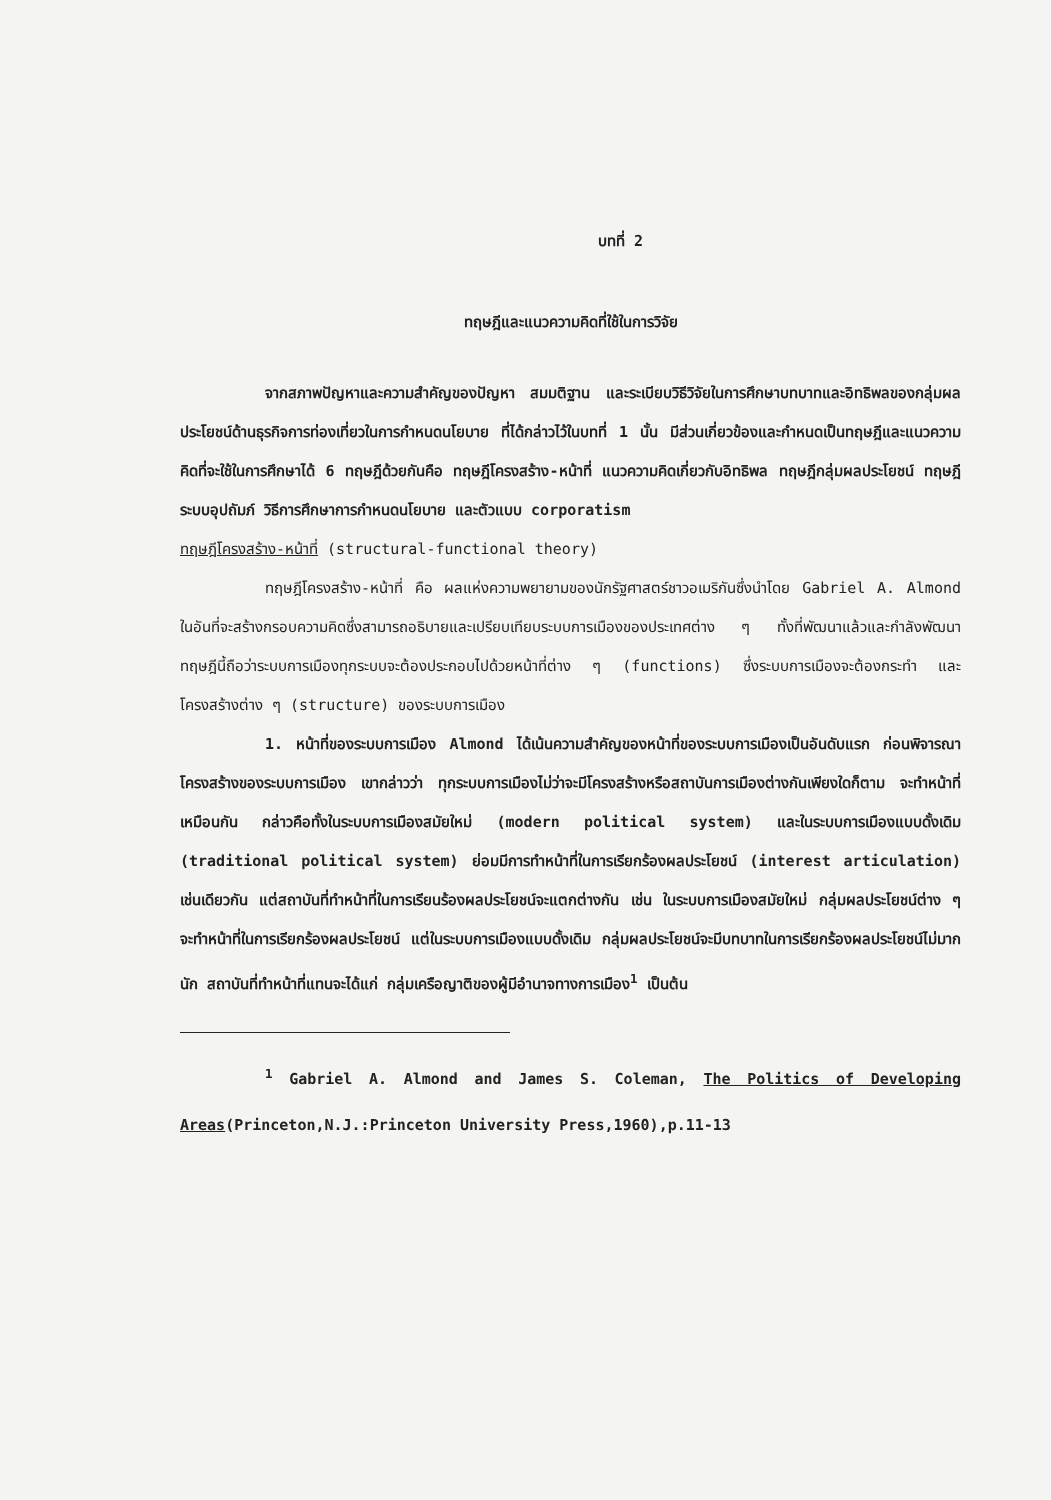บทที่ 2
ทฤษฎีและแนวความคิดที่ใช้ในการวิจัย
จากสภาพปัญหาและความสำคัญของปัญหา สมมติฐาน และระเบียบวิธีวิจัยในการศึกษาบทบาทและอิทธิพลของกลุ่มผลประโยชน์ด้านธุรกิจการท่องเที่ยวในการกำหนดนโยบาย ที่ได้กล่าวไว้ในบทที่ 1 นั้น มีส่วนเกี่ยวข้องและกำหนดเป็นทฤษฎีและแนวความคิดที่จะใช้ในการศึกษาได้ 6 ทฤษฎีด้วยกันคือ ทฤษฎีโครงสร้าง-หน้าที่ แนวความคิดเกี่ยวกับอิทธิพล ทฤษฎีกลุ่มผลประโยชน์ ทฤษฎีระบบอุปถัมภ์ วิธีการศึกษาการกำหนดนโยบาย และตัวแบบ corporatism
ทฤษฎีโครงสร้าง-หน้าที่ (structural-functional theory)
ทฤษฎีโครงสร้าง-หน้าที่ คือ ผลแห่งความพยายามของนักรัฐศาสตร์ชาวอเมริกันซึ่งนำโดย Gabriel A. Almond ในอันที่จะสร้างกรอบความคิดซึ่งสามารถอธิบายและเปรียบเทียบระบบการเมืองของประเทศต่าง ๆ ทั้งที่พัฒนาแล้วและกำลังพัฒนา ทฤษฎีนี้ถือว่าระบบการเมืองทุกระบบจะต้องประกอบไปด้วยหน้าที่ต่าง ๆ (functions) ซึ่งระบบการเมืองจะต้องกระทำ และโครงสร้างต่าง ๆ (structure) ของระบบการเมือง
1. หน้าที่ของระบบการเมือง Almond ได้เน้นความสำคัญของหน้าที่ของระบบการเมืองเป็นอันดับแรก ก่อนพิจารณาโครงสร้างของระบบการเมือง เขากล่าวว่า ทุกระบบการเมืองไม่ว่าจะมีโครงสร้างหรือสถาบันการเมืองต่างกันเพียงใดก็ตาม จะทำหน้าที่เหมือนกัน กล่าวคือทั้งในระบบการเมืองสมัยใหม่ (modern political system) และในระบบการเมืองแบบดั้งเดิม (traditional political system) ย่อมมีการทำหน้าที่ในการเรียกร้องผลประโยชน์ (interest articulation) เช่นเดียวกัน แต่สถาบันที่ทำหน้าที่ในการเรียนร้องผลประโยชน์จะแตกต่างกัน เช่น ในระบบการเมืองสมัยใหม่ กลุ่มผลประโยชน์ต่าง ๆ จะทำหน้าที่ในการเรียกร้องผลประโยชน์ แต่ในระบบการเมืองแบบดั้งเดิม กลุ่มผลประโยชน์จะมีบทบาทในการเรียกร้องผลประโยชน์ไม่มากนัก สถาบันที่ทำหน้าที่แทนจะได้แก่ กลุ่มเครือญาติของผู้มีอำนาจทางการเมือง<sup>1</sup> เป็นต้น
<sup>1</sup> Gabriel A. Almond and James S. Coleman, The Politics of Developing Areas(Princeton,N.J.:Princeton University Press,1960),p.11-13